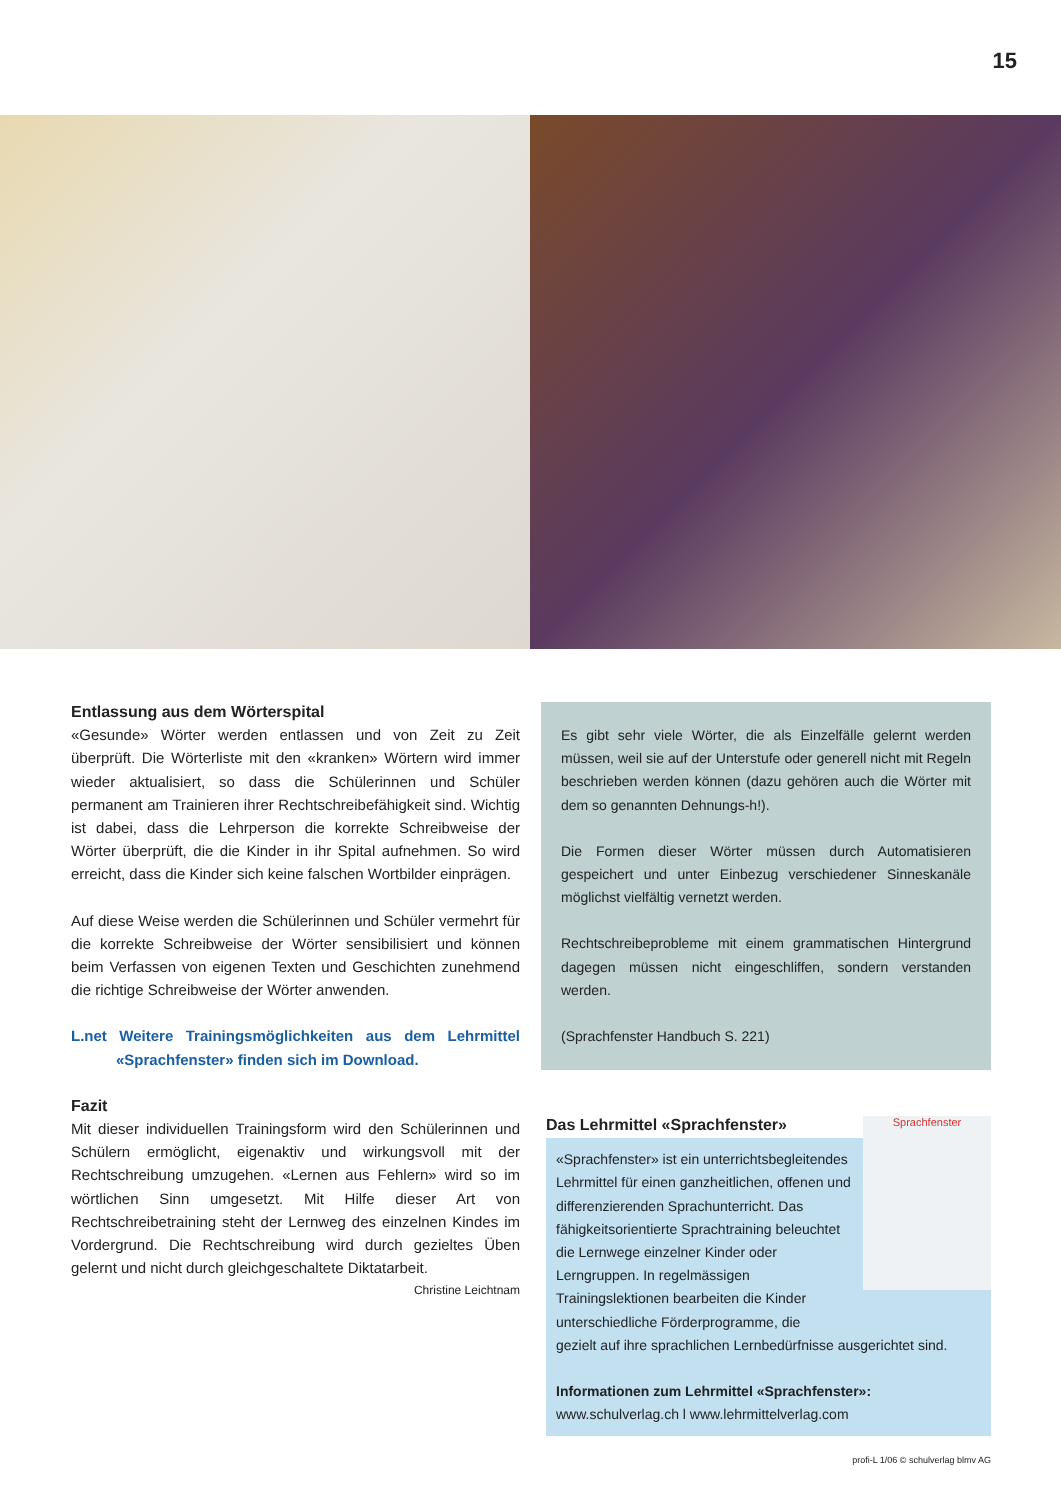15
Entlassung aus dem Wörterspital
«Gesunde» Wörter werden entlassen und von Zeit zu Zeit überprüft. Die Wörterliste mit den «kranken» Wörtern wird immer wieder aktualisiert, so dass die Schülerinnen und Schüler permanent am Trainieren ihrer Rechtschreibefähigkeit sind. Wichtig ist dabei, dass die Lehrperson die korrekte Schreibweise der Wörter überprüft, die die Kinder in ihr Spital aufnehmen. So wird erreicht, dass die Kinder sich keine falschen Wortbilder einprägen.
Auf diese Weise werden die Schülerinnen und Schüler vermehrt für die korrekte Schreibweise der Wörter sensibilisiert und können beim Verfassen von eigenen Texten und Geschichten zunehmend die richtige Schreibweise der Wörter anwenden.
L.net Weitere Trainingsmöglichkeiten aus dem Lehrmittel «Sprachfenster» finden sich im Download.
Fazit
Mit dieser individuellen Trainingsform wird den Schülerinnen und Schülern ermöglicht, eigenaktiv und wirkungsvoll mit der Rechtschreibung umzugehen. «Lernen aus Fehlern» wird so im wörtlichen Sinn umgesetzt. Mit Hilfe dieser Art von Rechtschreibetraining steht der Lernweg des einzelnen Kindes im Vordergrund. Die Rechtschreibung wird durch gezieltes Üben gelernt und nicht durch gleichgeschaltete Diktatarbeit. Christine Leichtnam
Es gibt sehr viele Wörter, die als Einzelfälle gelernt werden müssen, weil sie auf der Unterstufe oder generell nicht mit Regeln beschrieben werden können (dazu gehören auch die Wörter mit dem so genannten Dehnungs-h!).
Die Formen dieser Wörter müssen durch Automatisieren gespeichert und unter Einbezug verschiedener Sinneskanäle möglichst vielfältig vernetzt werden.
Rechtschreibeprobleme mit einem grammatischen Hintergrund dagegen müssen nicht eingeschliffen, sondern verstanden werden.
(Sprachfenster Handbuch S. 221)
Sprachfenster
Das Lehrmittel «Sprachfenster»
«Sprachfenster» ist ein unterrichtsbegleitendes Lehrmittel für einen ganzheitlichen, offenen und differenzierenden Sprachunterricht. Das fähigkeitsorientierte Sprachtraining beleuchtet die Lernwege einzelner Kinder oder Lerngruppen. In regelmässigen Trainingslektionen bearbeiten die Kinder unterschiedliche Förderprogramme, die
gezielt auf ihre sprachlichen Lernbedürfnisse ausgerichtet sind.
Informationen zum Lehrmittel «Sprachfenster»:
www.schulverlag.ch l www.lehrmittelverlag.com
profi-L 1/06 © schulverlag blmv AG